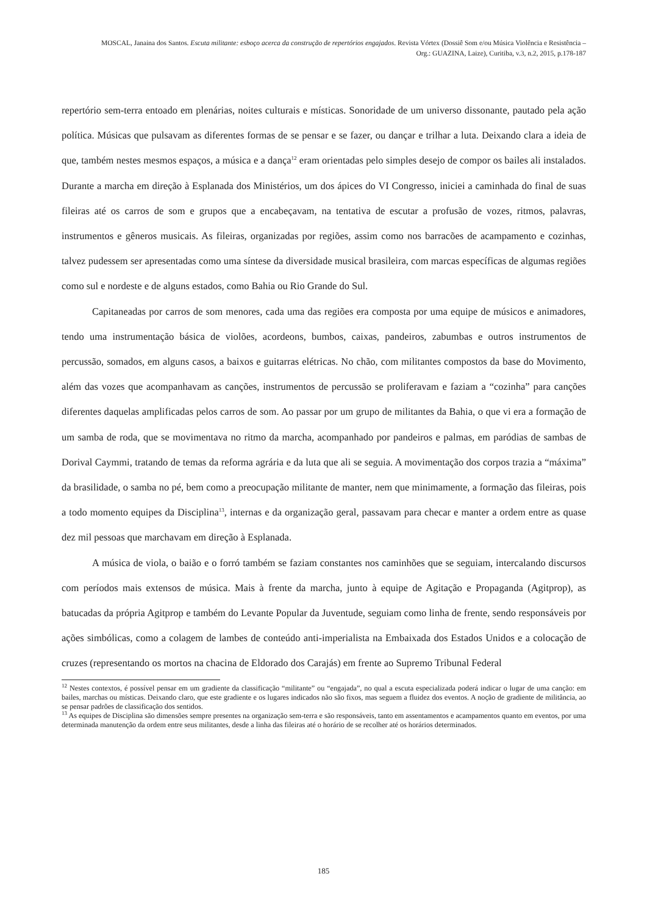MOSCAL, Janaina dos Santos. Escuta militante: esboço acerca da construção de repertórios engajados. Revista Vórtex (Dossiê Som e/ou Música Violência e Resistência – Org.: GUAZINA, Laize), Curitiba, v.3, n.2, 2015, p.178-187
repertório sem-terra entoado em plenárias, noites culturais e místicas. Sonoridade de um universo dissonante, pautado pela ação política. Músicas que pulsavam as diferentes formas de se pensar e se fazer, ou dançar e trilhar a luta. Deixando clara a ideia de que, também nestes mesmos espaços, a música e a dança<sup>12</sup> eram orientadas pelo simples desejo de compor os bailes ali instalados. Durante a marcha em direção à Esplanada dos Ministérios, um dos ápices do VI Congresso, iniciei a caminhada do final de suas fileiras até os carros de som e grupos que a encabeçavam, na tentativa de escutar a profusão de vozes, ritmos, palavras, instrumentos e gêneros musicais. As fileiras, organizadas por regiões, assim como nos barracões de acampamento e cozinhas, talvez pudessem ser apresentadas como uma síntese da diversidade musical brasileira, com marcas específicas de algumas regiões como sul e nordeste e de alguns estados, como Bahia ou Rio Grande do Sul.
Capitaneadas por carros de som menores, cada uma das regiões era composta por uma equipe de músicos e animadores, tendo uma instrumentação básica de violões, acordeons, bumbos, caixas, pandeiros, zabumbas e outros instrumentos de percussão, somados, em alguns casos, a baixos e guitarras elétricas. No chão, com militantes compostos da base do Movimento, além das vozes que acompanhavam as canções, instrumentos de percussão se proliferavam e faziam a “cozinha” para canções diferentes daquelas amplificadas pelos carros de som. Ao passar por um grupo de militantes da Bahia, o que vi era a formação de um samba de roda, que se movimentava no ritmo da marcha, acompanhado por pandeiros e palmas, em paródias de sambas de Dorival Caymmi, tratando de temas da reforma agrária e da luta que ali se seguia. A movimentação dos corpos trazia a “máxima” da brasilidade, o samba no pé, bem como a preocupação militante de manter, nem que minimamente, a formação das fileiras, pois a todo momento equipes da Disciplina<sup>13</sup>, internas e da organização geral, passavam para checar e manter a ordem entre as quase dez mil pessoas que marchavam em direção à Esplanada.
A música de viola, o baião e o forró também se faziam constantes nos caminhões que se seguiam, intercalando discursos com períodos mais extensos de música. Mais à frente da marcha, junto à equipe de Agitação e Propaganda (Agitprop), as batucadas da própria Agitprop e também do Levante Popular da Juventude, seguiam como linha de frente, sendo responsáveis por ações simbólicas, como a colagem de lambes de conteúdo anti-imperialista na Embaixada dos Estados Unidos e a colocação de cruzes (representando os mortos na chacina de Eldorado dos Carajás) em frente ao Supremo Tribunal Federal
<sup>12</sup> Nestes contextos, é possível pensar em um gradiente da classificação “militante” ou “engajada”, no qual a escuta especializada poderá indicar o lugar de uma canção: em bailes, marchas ou místicas. Deixando claro, que este gradiente e os lugares indicados não são fixos, mas seguem a fluidez dos eventos. A noção de gradiente de militância, ao se pensar padrões de classificação dos sentidos.
<sup>13</sup> As equipes de Disciplina são dimensões sempre presentes na organização sem-terra e são responsáveis, tanto em assentamentos e acampamentos quanto em eventos, por uma determinada manutenção da ordem entre seus militantes, desde a linha das fileiras até o horário de se recolher até os horários determinados.
185